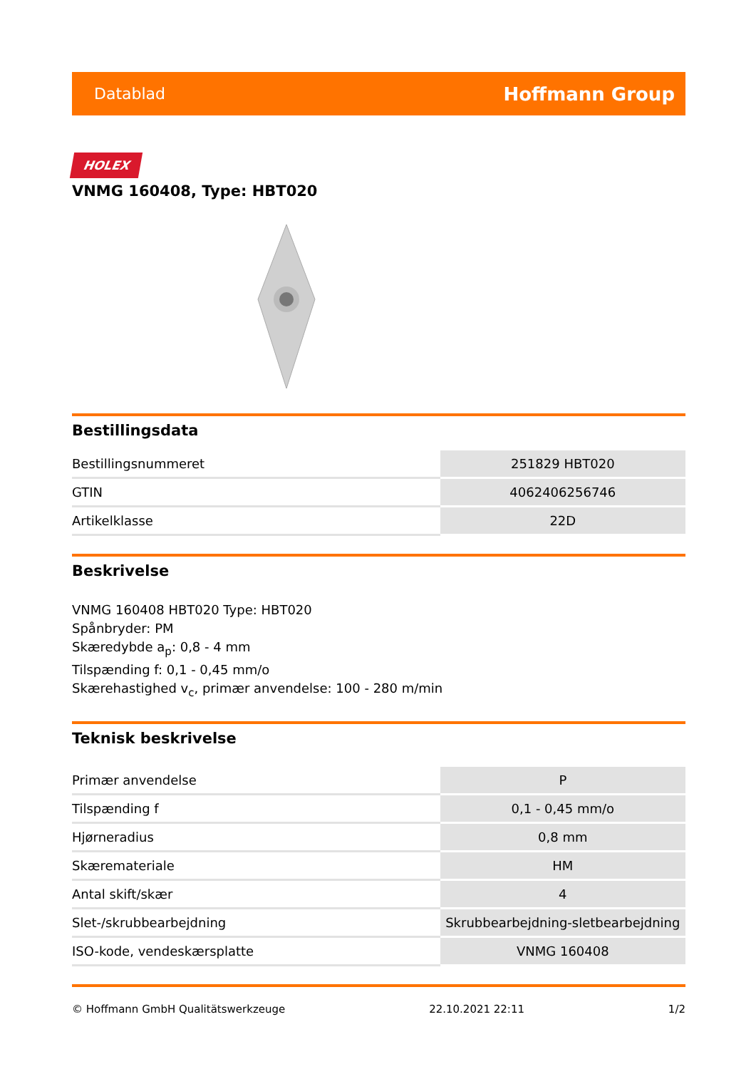Datablad Hoffmann Group
HOLEX
VNMG 160408, Type: HBT020
Bestillingsdata
| Bestillingsnummeret | 251829 HBT020 |
| GTIN | 4062406256746 |
| Artikelklasse | 22D |
Beskrivelse
VNMG 160408 HBT020 Type: HBT020
Spånbryder: PM
Skæredybde a<sub>p</sub>: 0,8 - 4 mm
Tilspænding f: 0,1 - 0,45 mm/o
Skærehastighed v<sub>c</sub>, primær anvendelse: 100 - 280 m/min
Teknisk beskrivelse
| Primær anvendelse | P |
| Tilspænding f | 0,1 - 0,45 mm/o |
| Hjørneradius | 0,8 mm |
| Skæremateriale | HM |
| Antal skift/skær | 4 |
| Slet-/skrubbearbejdning | Skrubbearbejdning-sletbearbejdning |
| ISO-kode, vendeskærsplatte | VNMG 160408 |
© Hoffmann GmbH Qualitätswerkzeuge 22.10.2021 22:11 1/2